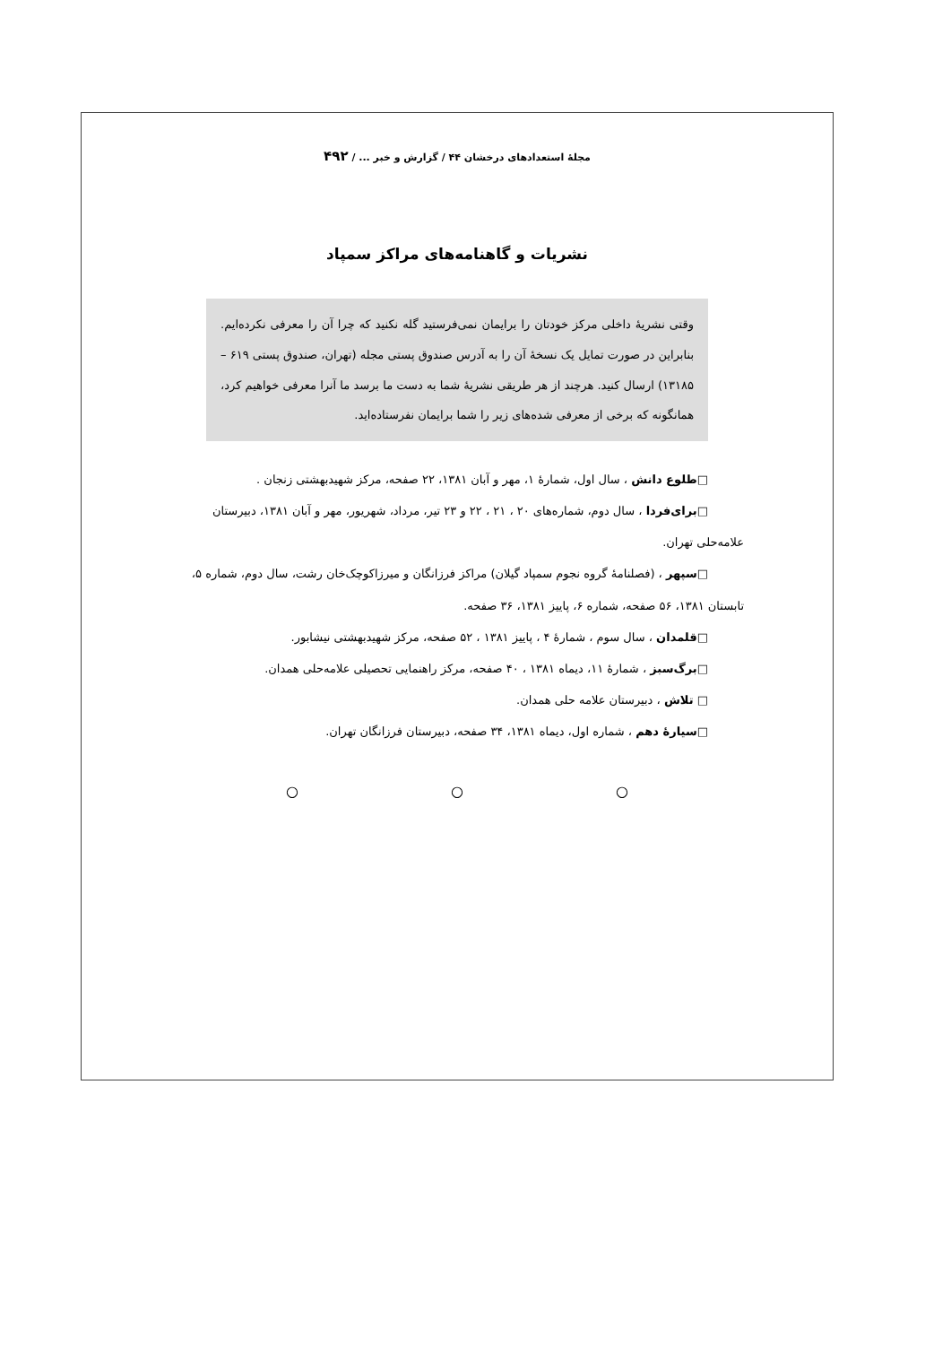مجلهٔ استعدادهای درخشان ۴۴ / گزارش و خبر ... / ۴۹۲
نشریات و گاهنامه‌های مراکز سمپاد
وقتی نشریهٔ داخلی مرکز خودتان را برایمان نمی‌فرستید گله نکنید که چرا آن را معرفی نکرده‌ایم. بنابراین در صورت تمایل یک نسخهٔ آن را به آدرس صندوق پستی مجله (تهران، صندوق پستی ۶۱۹ – ۱۳۱۸۵) ارسال کنید. هرچند از هر طریقی نشریهٔ شما به دست ما برسد ما آنرا معرفی خواهیم کرد، همانگونه که برخی از معرفی شده‌های زیر را شما برایمان نفرستاده‌اید.
□طلوع دانش ، سال اول، شمارهٔ ۱، مهر و آبان ۱۳۸۱، ۲۲ صفحه، مرکز شهیدبهشتی زنجان .
□برای‌فردا ، سال دوم، شماره‌های ۲۰ ، ۲۱ ، ۲۲ و ۲۳ تیر، مرداد، شهریور، مهر و آبان ۱۳۸۱، دبیرستان علامه‌حلی تهران.
□سپهر ، (فصلنامهٔ گروه نجوم سمپاد گیلان) مراکز فرزانگان و میرزاکوچک‌خان رشت، سال دوم، شماره ۵، تابستان ۱۳۸۱، ۵۶ صفحه، شماره ۶، پاییز ۱۳۸۱، ۳۶ صفحه.
□قلمدان ، سال سوم ، شمارهٔ ۴ ، پاییز ۱۳۸۱ ، ۵۲ صفحه، مرکز شهیدبهشتی نیشابور.
□برگ‌سبز ، شمارهٔ ۱۱، دیماه ۱۳۸۱ ، ۴۰ صفحه، مرکز راهنمایی تحصیلی علامه‌حلی همدان.
□ تلاش ، دبیرستان علامه حلی همدان.
□سیارهٔ دهم ، شماره اول، دیماه ۱۳۸۱، ۳۴ صفحه، دبیرستان فرزانگان تهران.
○ ○ ○